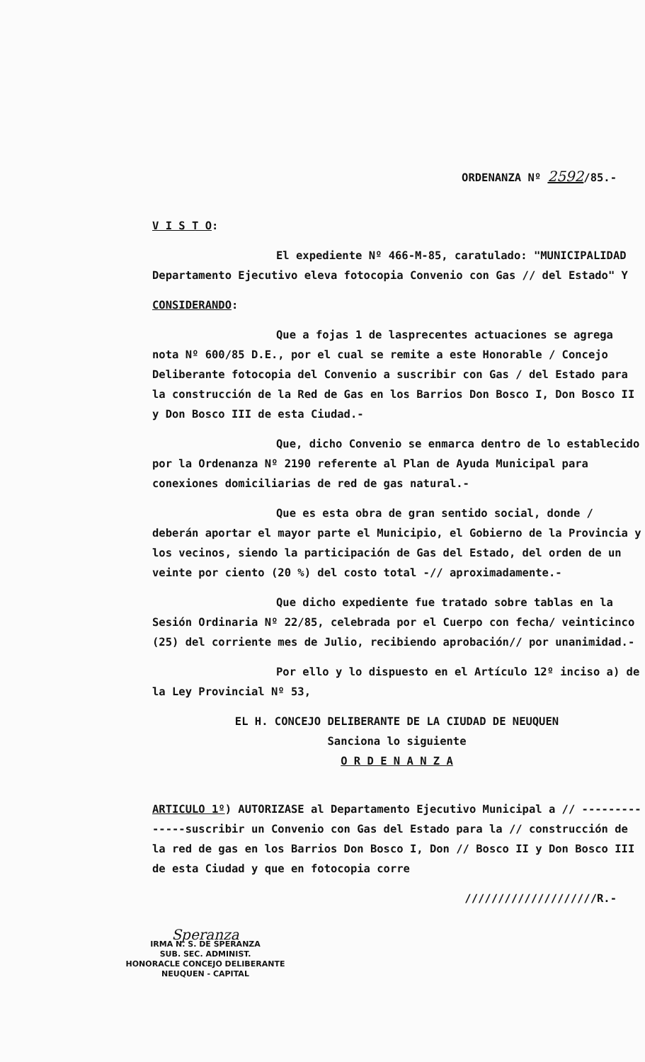ORDENANZA Nº 2592/85.-
V I S T O:
El expediente Nº 466-M-85, caratulado: "MUNICIPALIDAD Departamento Ejecutivo eleva fotocopia Convenio con Gas // del Estado" Y
CONSIDERANDO:
Que a fojas 1 de lasprecentes actuaciones se agrega nota Nº 600/85 D.E., por el cual se remite a este Honorable / Concejo Deliberante fotocopia del Convenio a suscribir con Gas / del Estado para la construcción de la Red de Gas en los Barrios Don Bosco I, Don Bosco II y Don Bosco III de esta Ciudad.-
Que, dicho Convenio se enmarca dentro de lo establecido por la Ordenanza Nº 2190 referente al Plan de Ayuda Municipal para conexiones domiciliarias de red de gas natural.-
Que es esta obra de gran sentido social, donde / deberán aportar el mayor parte el Municipio, el Gobierno de la Provincia y los vecinos, siendo la participación de Gas del Estado, del orden de un veinte por ciento (20 %) del costo total -// aproximadamente.-
Que dicho expediente fue tratado sobre tablas en la Sesión Ordinaria Nº 22/85, celebrada por el Cuerpo con fecha/ veinticinco (25) del corriente mes de Julio, recibiendo aprobación// por unanimidad.-
Por ello y lo dispuesto en el Artículo 12º inciso a) de la Ley Provincial Nº 53,
EL H. CONCEJO DELIBERANTE DE LA CIUDAD DE NEUQUEN
Sanciona lo siguiente
O R D E N A N Z A
ARTICULO 1º) AUTORIZASE al Departamento Ejecutivo Municipal a // --------------suscribir un Convenio con Gas del Estado para la // construcción de la red de gas en los Barrios Don Bosco I, Don // Bosco II y Don Bosco III de esta Ciudad y que en fotocopia corre
////////////////////R.-
Speranza
IRMA N. S. DE SPERANZA
SUB. SEC. ADMINIST.
HONORACLE CONCEJO DELIBERANTE
NEUQUEN - CAPITAL